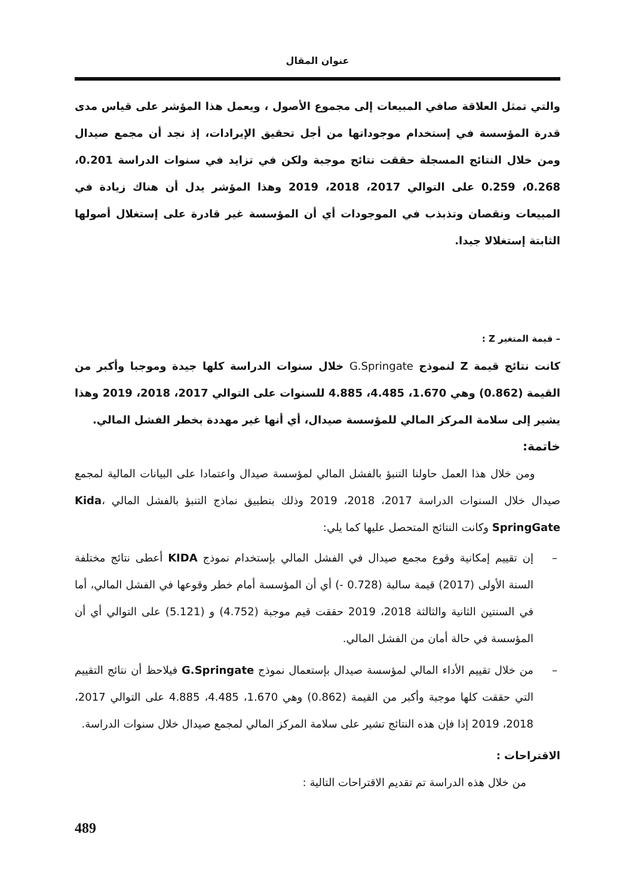عنوان المقال
والتي تمثل العلاقة صافي المبيعات إلى مجموع الأصول ، ويعمل هذا المؤشر على قياس مدى قدرة المؤسسة في إستخدام موجوداتها من أجل تحقيق الإيرادات، إذ نجد أن مجمع صيدال ومن خلال النتائج المسجلة حققت نتائج موجبة ولكن في تزايد في سنوات الدراسة 0.201، 0.268، 0.259 على التوالي 2017، 2018، 2019 وهذا المؤشر يدل أن هناك زيادة في المبيعات ونقصان وتذبذب في الموجودات أي أن المؤسسة غير قادرة على إستغلال أصولها الثابتة إستغلالا جيدا.
– قيمة المتغير Z :
كانت نتائج قيمة Z لنموذج G.Springate خلال سنوات الدراسة كلها جيدة وموجبا وأكبر من القيمة (0.862) وهي 1.670، 4.485، 4.885 للسنوات على التوالي 2017، 2018، 2019 وهذا يشير إلى سلامة المركز المالي للمؤسسة صيدال، أي أنها غير مهددة بخطر الفشل المالي.
خاتمة:
ومن خلال هذا العمل حاولنا التنبؤ بالفشل المالي لمؤسسة صيدال واعتمادا على البيانات المالية لمجمع صيدال خلال السنوات الدراسة 2017، 2018، 2019 وذلك بتطبيق نماذج التنبؤ بالفشل المالي Kida، SpringGate وكانت النتائج المتحصل عليها كما يلي:
– إن تقييم إمكانية وقوع مجمع صيدال في الفشل المالي بإستخدام نموذج KIDA أعطى نتائج مختلفة السنة الأولى (2017) قيمة سالبة (0.728 -) أي أن المؤسسة أمام خطر وقوعها في الفشل المالي، أما في السنتين الثانية والثالثة 2018، 2019 حققت قيم موجبة (4.752) و (5.121) على التوالي أي أن المؤسسة في حالة أمان من الفشل المالي.
– من خلال تقييم الأداء المالي لمؤسسة صيدال بإستعمال نموذج G.Springate فيلاحظ أن نتائج التقييم التي حققت كلها موجبة وأكبر من القيمة (0.862) وهي 1.670، 4.485، 4.885 على التوالي 2017، 2018، 2019 إذا فإن هذه النتائج تشير على سلامة المركز المالي لمجمع صيدال خلال سنوات الدراسة.
الاقتراحات :
من خلال هذه الدراسة تم تقديم الاقتراحات التالية :
489